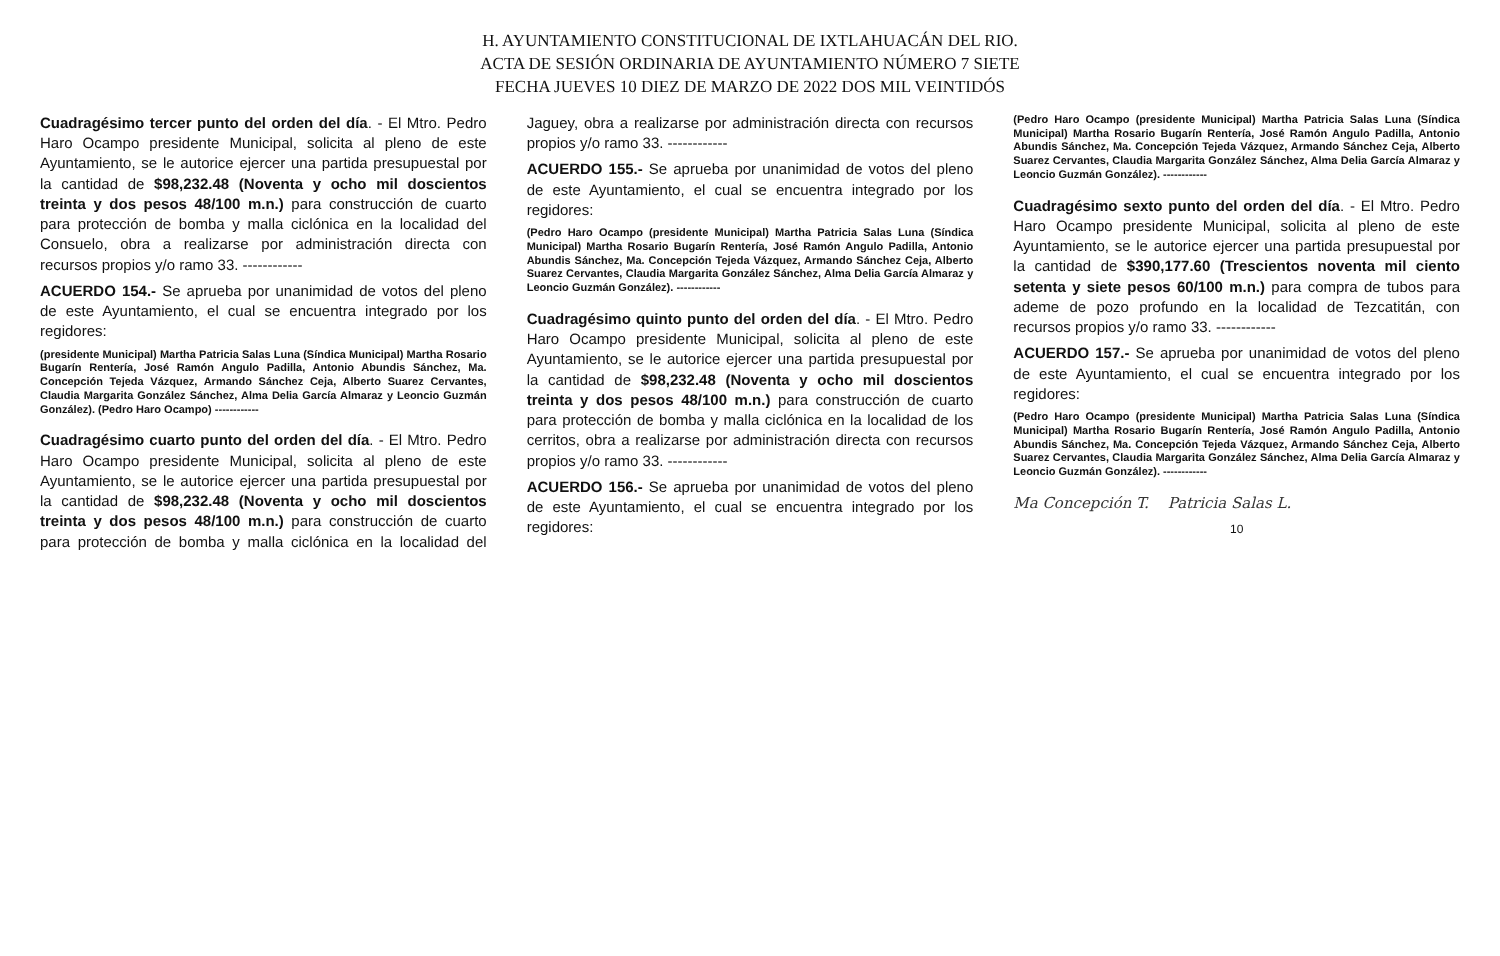H. AYUNTAMIENTO CONSTITUCIONAL DE IXTLAHUACÁN DEL RIO.
ACTA DE SESIÓN ORDINARIA DE AYUNTAMIENTO NÚMERO 7 SIETE
FECHA JUEVES 10 DIEZ DE MARZO DE 2022 DOS MIL VEINTIDÓS
Cuadragésimo tercer punto del orden del día. - El Mtro. Pedro Haro Ocampo presidente Municipal, solicita al pleno de este Ayuntamiento, se le autorice ejercer una partida presupuestal por la cantidad de $98,232.48 (Noventa y ocho mil doscientos treinta y dos pesos 48/100 m.n.) para construcción de cuarto para protección de bomba y malla ciclónica en la localidad del Consuelo, obra a realizarse por administración directa con recursos propios y/o ramo 33. ------------
ACUERDO 154.- Se aprueba por unanimidad de votos del pleno de este Ayuntamiento, el cual se encuentra integrado por los regidores:
(presidente Municipal) Martha Patricia Salas Luna (Síndica Municipal) Martha Rosario Bugarín Rentería, José Ramón Angulo Padilla, Antonio Abundis Sánchez, Ma. Concepción Tejeda Vázquez, Armando Sánchez Ceja, Alberto Suarez Cervantes, Claudia Margarita González Sánchez, Alma Delia García Almaraz y Leoncio Guzmán González). (Pedro Haro Ocampo) ------------
Cuadragésimo cuarto punto del orden del día. - El Mtro. Pedro Haro Ocampo presidente Municipal, solicita al pleno de este Ayuntamiento, se le autorice ejercer una partida presupuestal por la cantidad de $98,232.48 (Noventa y ocho mil doscientos treinta y dos pesos 48/100 m.n.) para construcción de cuarto para protección de bomba y malla ciclónica en la localidad del Jaguey, obra a realizarse por administración directa con recursos propios y/o ramo 33. ------------
ACUERDO 155.- Se aprueba por unanimidad de votos del pleno de este Ayuntamiento, el cual se encuentra integrado por los regidores:
(Pedro Haro Ocampo (presidente Municipal) Martha Patricia Salas Luna (Síndica Municipal) Martha Rosario Bugarín Rentería, José Ramón Angulo Padilla, Antonio Abundis Sánchez, Ma. Concepción Tejeda Vázquez, Armando Sánchez Ceja, Alberto Suarez Cervantes, Claudia Margarita González Sánchez, Alma Delia García Almaraz y Leoncio Guzmán González). ------------
Cuadragésimo quinto punto del orden del día. - El Mtro. Pedro Haro Ocampo presidente Municipal, solicita al pleno de este Ayuntamiento, se le autorice ejercer una partida presupuestal por la cantidad de $98,232.48 (Noventa y ocho mil doscientos treinta y dos pesos 48/100 m.n.) para construcción de cuarto para protección de bomba y malla ciclónica en la localidad de los cerritos, obra a realizarse por administración directa con recursos propios y/o ramo 33. ------------
ACUERDO 156.- Se aprueba por unanimidad de votos del pleno de este Ayuntamiento, el cual se encuentra integrado por los regidores:
(Pedro Haro Ocampo (presidente Municipal) Martha Patricia Salas Luna (Síndica Municipal) Martha Rosario Bugarín Rentería, José Ramón Angulo Padilla, Antonio Abundis Sánchez, Ma. Concepción Tejeda Vázquez, Armando Sánchez Ceja, Alberto Suarez Cervantes, Claudia Margarita González Sánchez, Alma Delia García Almaraz y Leoncio Guzmán González). ------------
Cuadragésimo sexto punto del orden del día. - El Mtro. Pedro Haro Ocampo presidente Municipal, solicita al pleno de este Ayuntamiento, se le autorice ejercer una partida presupuestal por la cantidad de $390,177.60 (Trescientos noventa mil ciento setenta y siete pesos 60/100 m.n.) para compra de tubos para ademe de pozo profundo en la localidad de Tezcatitán, con recursos propios y/o ramo 33. ------------
ACUERDO 157.- Se aprueba por unanimidad de votos del pleno de este Ayuntamiento, el cual se encuentra integrado por los regidores:
(Pedro Haro Ocampo (presidente Municipal) Martha Patricia Salas Luna (Síndica Municipal) Martha Rosario Bugarín Rentería, José Ramón Angulo Padilla, Antonio Abundis Sánchez, Ma. Concepción Tejeda Vázquez, Armando Sánchez Ceja, Alberto Suarez Cervantes, Claudia Margarita González Sánchez, Alma Delia García Almaraz y Leoncio Guzmán González). ------------
Ma Concepción T. Patricia Salas L.
10